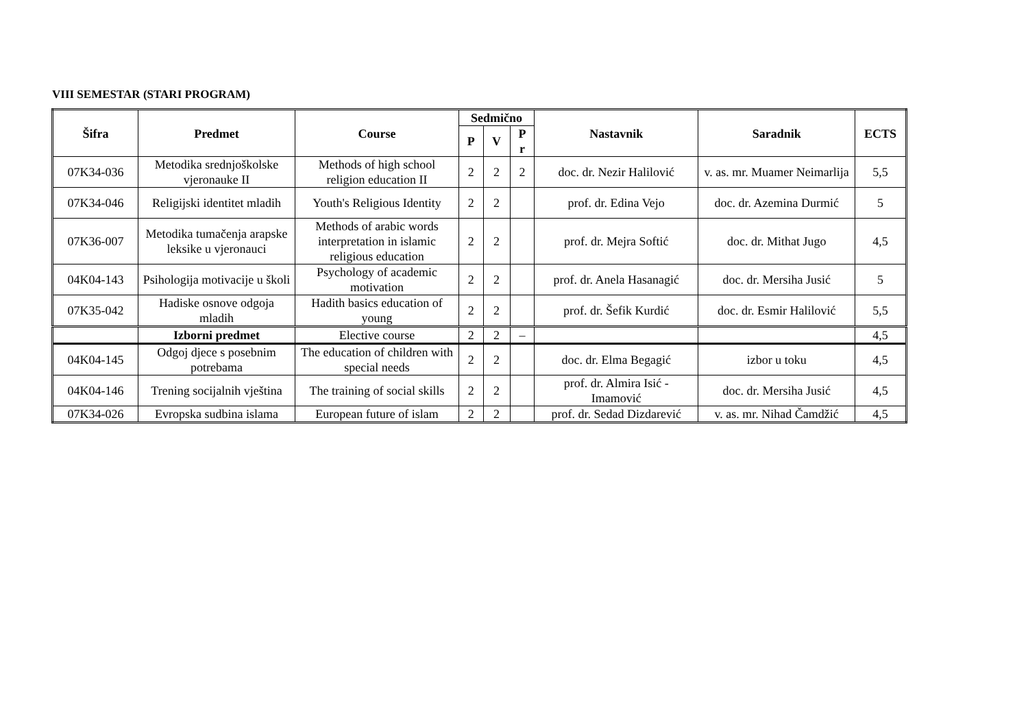VIII SEMESTAR (STARI PROGRAM)
| Šifra | Predmet | Course | Sedmično | | | Nastavnik | Saradnik | ECTS |
| --- | --- | --- | --- | --- | --- | --- | --- | --- |
| | | | P | V | P r | | | |
| 07K34-036 | Metodika srednjoškolske vjeronauke II | Methods of high school religion education II | 2 | 2 | 2 | doc. dr. Nezir Halilović | v. as. mr. Muamer Neimarlija | 5,5 |
| 07K34-046 | Religijski identitet mladih | Youth's Religious Identity | 2 | 2 | | prof. dr. Edina Vejo | doc. dr. Azemina Durmić | 5 |
| 07K36-007 | Metodika tumačenja arapske leksike u vjeronauci | Methods of arabic words interpretation in islamic religious education | 2 | 2 | | prof. dr. Mejra Softić | doc. dr. Mithat Jugo | 4,5 |
| 04K04-143 | Psihologija motivacije u školi | Psychology of academic motivation | 2 | 2 | | prof. dr. Anela Hasanagić | doc. dr. Mersiha Jusić | 5 |
| 07K35-042 | Hadiske osnove odgoja mladih | Hadith basics education of young | 2 | 2 | | prof. dr. Šefik Kurdić | doc. dr. Esmir Halilović | 5,5 |
| | Izborni predmet | Elective course | 2 | 2 | – | | | 4,5 |
| 04K04-145 | Odgoj djece s posebnim potrebama | The education of children with special needs | 2 | 2 | | doc. dr. Elma Begagić | izbor u toku | 4,5 |
| 04K04-146 | Trening socijalnih vještina | The training of social skills | 2 | 2 | | prof. dr. Almira Isić - Imamović | doc. dr. Mersiha Jusić | 4,5 |
| 07K34-026 | Evropska sudbina islama | European future of islam | 2 | 2 | | prof. dr. Sedad Dizdarević | v. as. mr. Nihad Čamdžić | 4,5 |